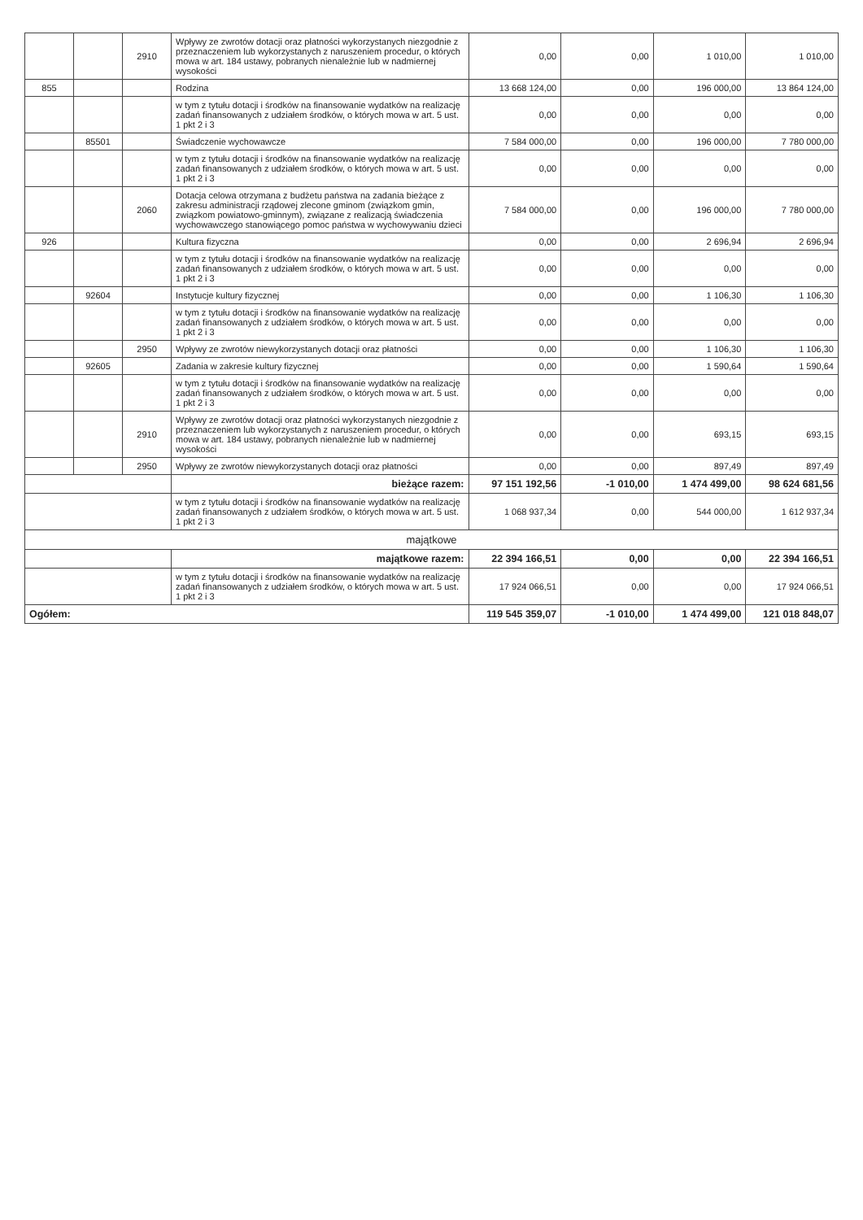| | | 2910 | Wpływy ze zwrotów dotacji oraz płatności wykorzystanych niezgodnie z przeznaczeniem lub wykorzystanych z naruszeniem procedur, o których mowa w art. 184 ustawy, pobranych nienależnie lub w nadmiernej wysokości | 0,00 | 0,00 | 1 010,00 | 1 010,00 |
| 855 | | | Rodzina | 13 668 124,00 | 0,00 | 196 000,00 | 13 864 124,00 |
| | | | w tym z tytułu dotacji i środków na finansowanie wydatków na realizację zadań finansowanych z udziałem środków, o których mowa w art. 5 ust. 1 pkt 2 i 3 | 0,00 | 0,00 | 0,00 | 0,00 |
| | 85501 | | Świadczenie wychowawcze | 7 584 000,00 | 0,00 | 196 000,00 | 7 780 000,00 |
| | | | w tym z tytułu dotacji i środków na finansowanie wydatków na realizację zadań finansowanych z udziałem środków, o których mowa w art. 5 ust. 1 pkt 2 i 3 | 0,00 | 0,00 | 0,00 | 0,00 |
| | | 2060 | Dotacja celowa otrzymana z budżetu państwa na zadania bieżące z zakresu administracji rządowej zlecone gminom (związkom gmin, związkom powiatowo-gminnym), związane z realizacją świadczenia wychowawczego stanowiącego pomoc państwa w wychowywaniu dzieci | 7 584 000,00 | 0,00 | 196 000,00 | 7 780 000,00 |
| 926 | | | Kultura fizyczna | 0,00 | 0,00 | 2 696,94 | 2 696,94 |
| | | | w tym z tytułu dotacji i środków na finansowanie wydatków na realizację zadań finansowanych z udziałem środków, o których mowa w art. 5 ust. 1 pkt 2 i 3 | 0,00 | 0,00 | 0,00 | 0,00 |
| | 92604 | | Instytucje kultury fizycznej | 0,00 | 0,00 | 1 106,30 | 1 106,30 |
| | | | w tym z tytułu dotacji i środków na finansowanie wydatków na realizację zadań finansowanych z udziałem środków, o których mowa w art. 5 ust. 1 pkt 2 i 3 | 0,00 | 0,00 | 0,00 | 0,00 |
| | | 2950 | Wpływy ze zwrotów niewykorzystanych dotacji oraz płatności | 0,00 | 0,00 | 1 106,30 | 1 106,30 |
| | 92605 | | Zadania w zakresie kultury fizycznej | 0,00 | 0,00 | 1 590,64 | 1 590,64 |
| | | | w tym z tytułu dotacji i środków na finansowanie wydatków na realizację zadań finansowanych z udziałem środków, o których mowa w art. 5 ust. 1 pkt 2 i 3 | 0,00 | 0,00 | 0,00 | 0,00 |
| | | 2910 | Wpływy ze zwrotów dotacji oraz płatności wykorzystanych niezgodnie z przeznaczeniem lub wykorzystanych z naruszeniem procedur, o których mowa w art. 184 ustawy, pobranych nienależnie lub w nadmiernej wysokości | 0,00 | 0,00 | 693,15 | 693,15 |
| | | 2950 | Wpływy ze zwrotów niewykorzystanych dotacji oraz płatności | 0,00 | 0,00 | 897,49 | 897,49 |
| | | | bieżące razem: | 97 151 192,56 | -1 010,00 | 1 474 499,00 | 98 624 681,56 |
| | | | w tym z tytułu dotacji i środków na finansowanie wydatków na realizację zadań finansowanych z udziałem środków, o których mowa w art. 5 ust. 1 pkt 2 i 3 | 1 068 937,34 | 0,00 | 544 000,00 | 1 612 937,34 |
| majątkowe | | | | | | | |
| | | | majątkowe razem: | 22 394 166,51 | 0,00 | 0,00 | 22 394 166,51 |
| | | | w tym z tytułu dotacji i środków na finansowanie wydatków na realizację zadań finansowanych z udziałem środków, o których mowa w art. 5 ust. 1 pkt 2 i 3 | 17 924 066,51 | 0,00 | 0,00 | 17 924 066,51 |
| Ogółem: | | | | 119 545 359,07 | -1 010,00 | 1 474 499,00 | 121 018 848,07 |